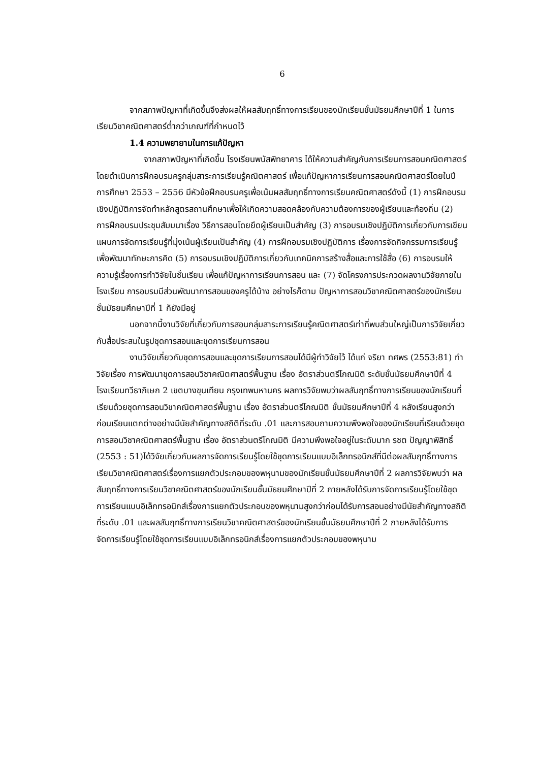6
จากสภาพปัญหาที่เกิดขึ้นจึงส่งผลให้ผลสัมฤทธิ์ทางการเรียนของนักเรียนชั้นมัธยมศึกษาปีที่ 1 ในการเรียนวิชาคณิตศาสตร์ต่ำกว่าเกณฑ์ที่กำหนดไว้
1.4 ความพยายามในการแก้ปัญหา
จากสภาพปัญหาที่เกิดขึ้น โรงเรียนพนัสพิทยาคาร ได้ให้ความสำคัญกับการเรียนการสอนคณิตศาสตร์ โดยดำเนินการฝึกอบรมครูกลุ่มสาระการเรียนรู้คณิตศาสตร์ เพื่อแก้ปัญหาการเรียนการสอนคณิตศาสตร์โดยในปีการศึกษา 2553 – 2556 มีหัวข้อฝึกอบรมครูเพื่อเน้นผลสัมฤทธิ์ทางการเรียนคณิตศาสตร์ดังนี้ (1) การฝึกอบรมเชิงปฏิบัติการจัดทำหลักสูตรสถานศึกษาเพื่อให้เกิดความสอดคล้องกับความต้องการของผู้เรียนและท้องถิ่น (2) การฝึกอบรมประชุมสัมมนาเรื่อง วิธีการสอนโดยยึดผู้เรียนเป็นสำคัญ (3) การอบรมเชิงปฏิบัติการเกี่ยวกับการเขียนแผนการจัดการเรียนรู้ที่มุ่งเน้นผู้เรียนเป็นสำคัญ (4) การฝึกอบรมเชิงปฏิบัติการ เรื่องการจัดกิจกรรมการเรียนรู้เพื่อพัฒนาทักษะการคิด (5) การอบรมเชิงปฏิบัติการเกี่ยวกับเทคนิคการสร้างสื่อและการใช้สื่อ (6) การอบรมให้ความรู้เรื่องการทำวิจัยในชั้นเรียน เพื่อแก้ปัญหาการเรียนการสอน และ (7) จัดโครงการประกวดผลงานวิจัยภายในโรงเรียน การอบรมมีส่วนพัฒนาการสอนของครูได้บ้าง อย่างไรก็ตาม ปัญหาการสอนวิชาคณิตศาสตร์ของนักเรียนชั้นมัธยมศึกษาปีที่ 1 ก็ยังมีอยู่
นอกจากนี้งานวิจัยที่เกี่ยวกับการสอนกลุ่มสาระการเรียนรู้คณิตศาสตร์เท่าที่พบส่วนใหญ่เป็นการวิจัยเกี่ยวกับสื่อประสมในรูปชุดการสอนและชุดการเรียนการสอน
งานวิจัยเกี่ยวกับชุดการสอนและชุดการเรียนการสอนได้มีผู้ทำวิจัยไว้ ได้แก่ จริยา ทศพร (2553:81) ทำวิจัยเรื่อง การพัฒนาชุดการสอนวิชาคณิตศาสตร์พื้นฐาน เรื่อง อัตราส่วนตรีโกณมิติ ระดับชั้นมัธยมศึกษาปีที่ 4 โรงเรียนทวีธาภิเษก 2 เขตบางขุนเทียน กรุงเทพมหานคร ผลการวิจัยพบว่าผลสัมฤทธิ์ทางการเรียนของนักเรียนที่เรียนด้วยชุดการสอนวิชาคณิตศาสตร์พื้นฐาน เรื่อง อัตราส่วนตรีโกณมิติ ชั้นมัธยมศึกษาปีที่ 4 หลังเรียนสูงกว่าก่อนเรียนแตกต่างอย่างมีนัยสำคัญทางสถิติที่ระดับ .01 และการสอบถามความพึงพอใจของนักเรียนที่เรียนด้วยชุดการสอนวิชาคณิตศาสตร์พื้นฐาน เรื่อง อัตราส่วนตรีโกณมิติ มีความพึงพอใจอยู่ในระดับมาก รชต ปัญญาพิสิทธิ์ (2553 : 51)ได้วิจัยเกี่ยวกับผลการจัดการเรียนรู้โดยใช้ชุดการเรียนแบบอิเล็กทรอนิกส์ที่มีต่อผลสัมฤทธิ์ทางการเรียนวิชาคณิตศาสตร์เรื่องการแยกตัวประกอบของพหุนามของนักเรียนชั้นมัธยมศึกษาปีที่ 2 ผลการวิจัยพบว่า ผลสัมฤทธิ์ทางการเรียนวิชาคณิตศาสตร์ของนักเรียนชั้นมัธยมศึกษาปีที่ 2 ภายหลังได้รับการจัดการเรียนรู้โดยใช้ชุดการเรียนแบบอิเล็กทรอนิกส์เรื่องการแยกตัวประกอบของพหุนามสูงกว่าก่อนได้รับการสอนอย่างมีนัยสำคัญทางสถิติที่ระดับ .01 และผลสัมฤทธิ์ทางการเรียนวิชาคณิตศาสตร์ของนักเรียนชั้นมัธยมศึกษาปีที่ 2 ภายหลังได้รับการจัดการเรียนรู้โดยใช้ชุดการเรียนแบบอิเล็กทรอนิกส์เรื่องการแยกตัวประกอบของพหุนาม